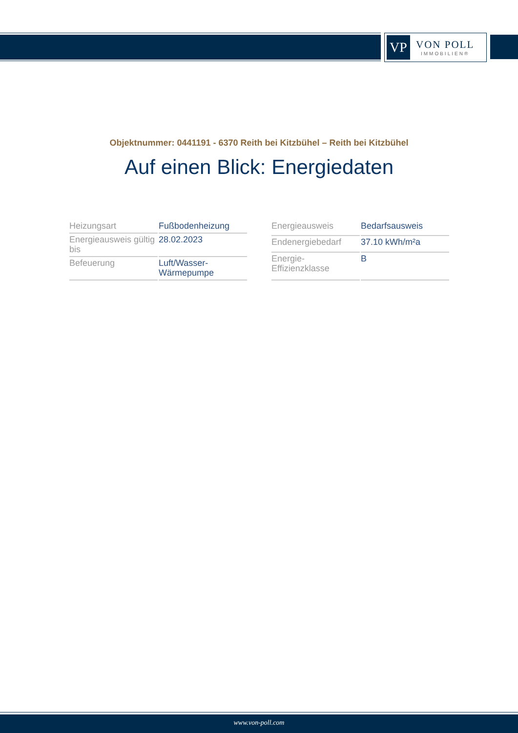VP
VON POLL
IMMOBILIEN®
Objektnummer: 0441191 - 6370 Reith bei Kitzbühel – Reith bei Kitzbühel
Auf einen Blick: Energiedaten
| Heizungsart | Fußbodenheizung |
| Energieausweis gültig bis | 28.02.2023 |
| Befeuerung | Luft/Wasser-Wärmepumpe |
| Energieausweis | Bedarfsausweis |
| Endenergiebedarf | 37.10 kWh/m²a |
| Energie-Effizienzklasse | B |
www.von-poll.com